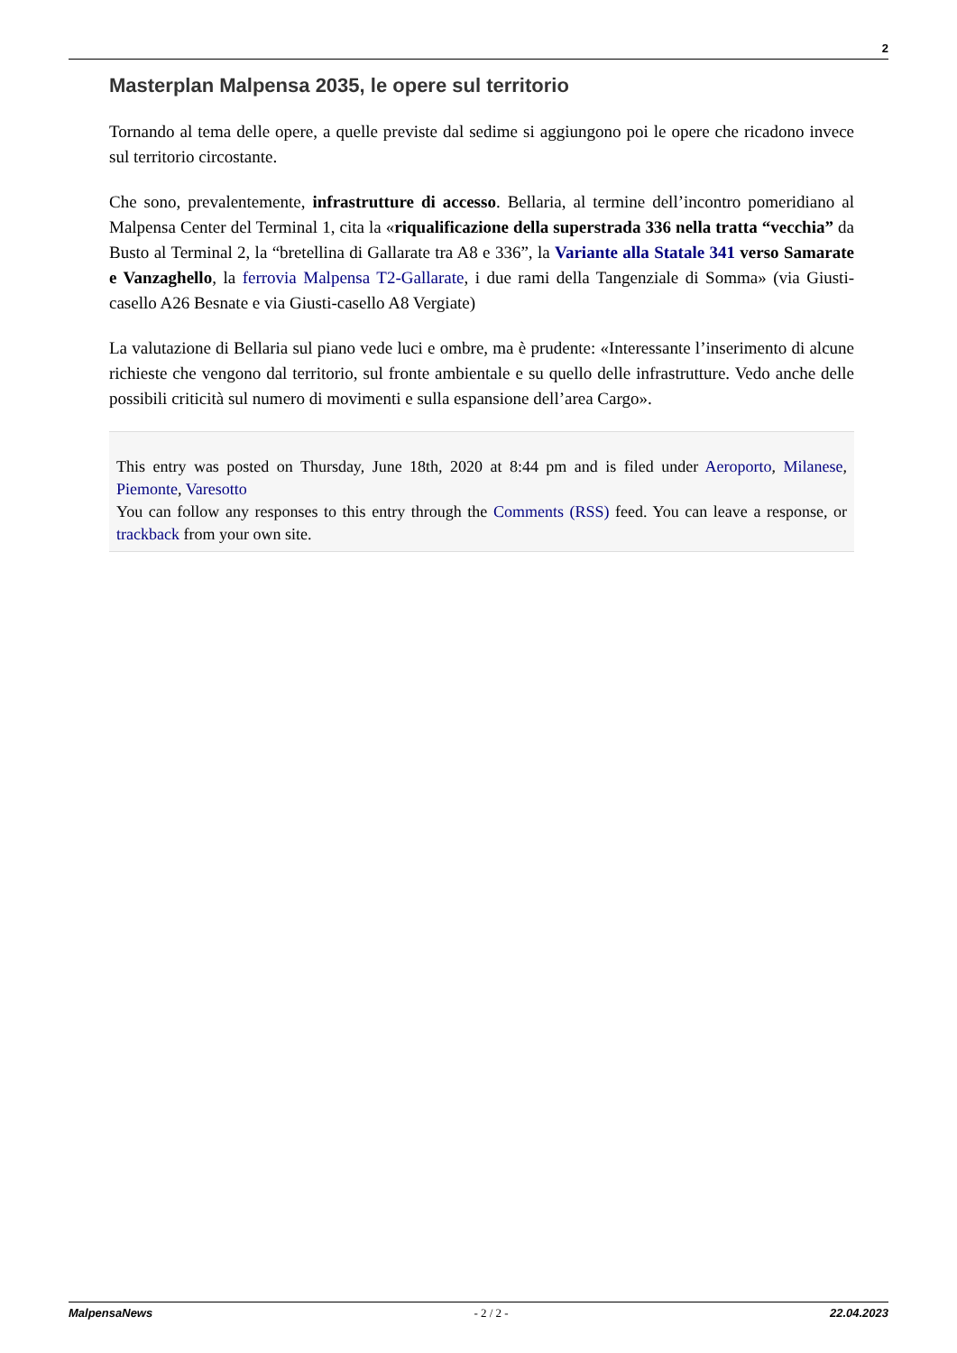2
Masterplan Malpensa 2035, le opere sul territorio
Tornando al tema delle opere, a quelle previste dal sedime si aggiungono poi le opere che ricadono invece sul territorio circostante.
Che sono, prevalentemente, infrastrutture di accesso. Bellaria, al termine dell’incontro pomeridiano al Malpensa Center del Terminal 1, cita la «riqualificazione della superstrada 336 nella tratta “vecchia” da Busto al Terminal 2, la “bretellina di Gallarate tra A8 e 336”, la Variante alla Statale 341 verso Samarate e Vanzaghello, la ferrovia Malpensa T2-Gallarate, i due rami della Tangenziale di Somma» (via Giusti-casello A26 Besnate e via Giusti-casello A8 Vergiate)
La valutazione di Bellaria sul piano vede luci e ombre, ma è prudente: «Interessante l’inserimento di alcune richieste che vengono dal territorio, sul fronte ambientale e su quello delle infrastrutture. Vedo anche delle possibili criticità sul numero di movimenti e sulla espansione dell’area Cargo».
This entry was posted on Thursday, June 18th, 2020 at 8:44 pm and is filed under Aeroporto, Milanese, Piemonte, Varesotto
You can follow any responses to this entry through the Comments (RSS) feed. You can leave a response, or trackback from your own site.
MalpensaNews - 2 / 2 - 22.04.2023